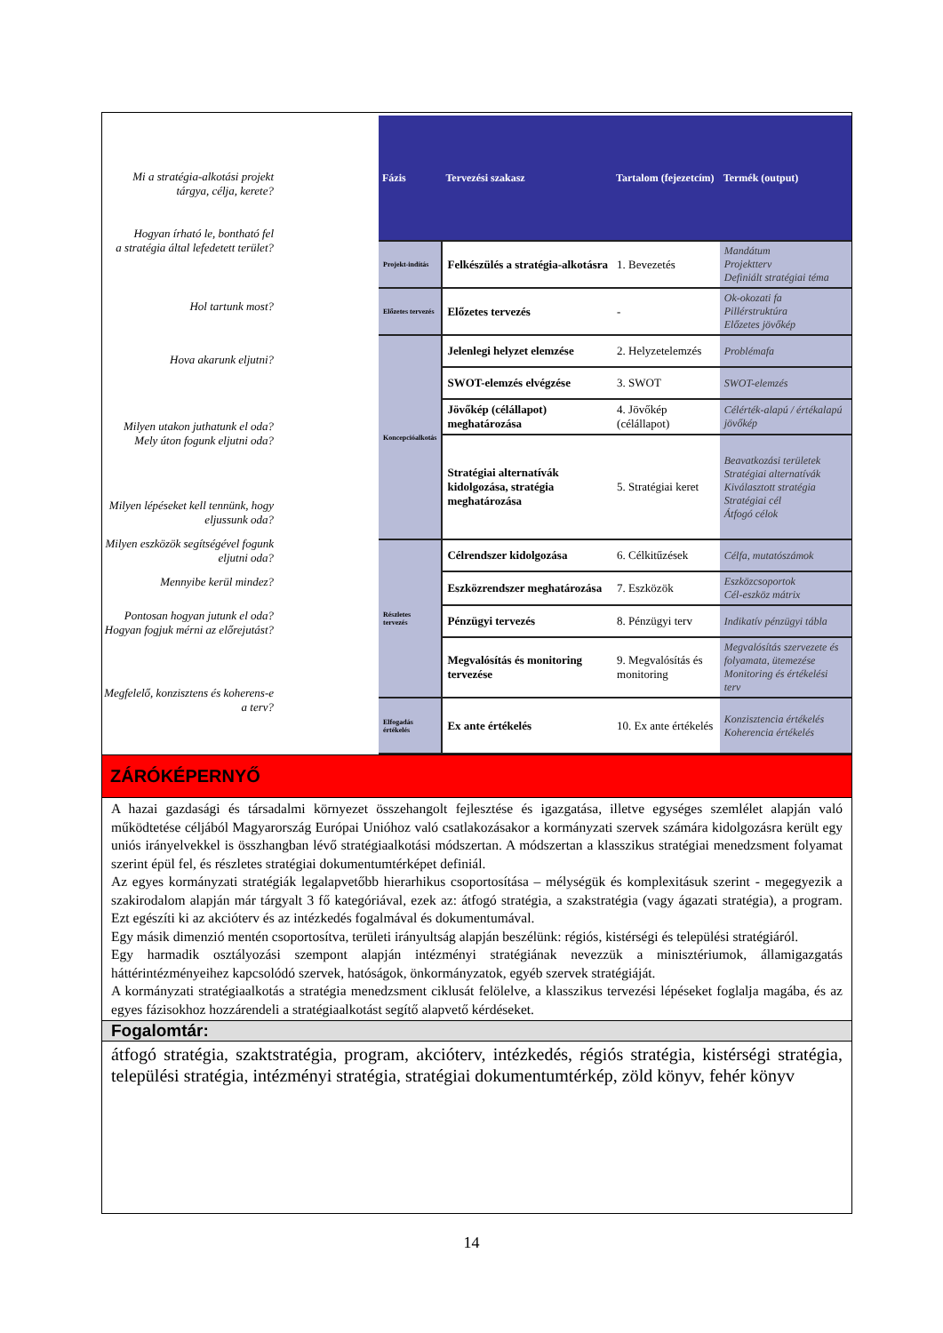Mi a stratégia-alkotási projekt tárgya, célja, kerete?
Hogyan írható le, bontható fel
a stratégia által lefedetett terület?
Hol tartunk most?
Hova akarunk eljutni?
Milyen utakon juthatunk el oda?
Mely úton fogunk eljutni oda?
Milyen lépéseket kell tennünk, hogy eljussunk oda?
Milyen eszközök segítségével fogunk eljutni oda?
Mennyibe kerül mindez?
Pontosan hogyan jutunk el oda?
Hogyan fogjuk mérni az előrejutást?
Megfelelő, konzisztens és koherens-e a terv?
| Fázis | Tervezési szakasz | Tartalom (fejezetcím) | Termék (output) |
| --- | --- | --- | --- |
| Projekt-indítás | Felkészülés a stratégia-alkotásra | 1. Bevezetés | Mandátum Projektterv Definiált stratégiai téma |
| Előzetes tervezés | Előzetes tervezés | - | Ok-okozati fa Pillérstruktúra Előzetes jövőkép |
| Koncepcióalkotás | Jelenlegi helyzet elemzése | 2. Helyzetelemzés | Problémafa |
| | SWOT-elemzés elvégzése | 3. SWOT | SWOT-elemzés |
| | Jövőkép (célállapot) meghatározása | 4. Jövőkép (célállapot) | Célérték-alapú / értékalapú jövőkép |
| | Stratégiai alternatívák kidolgozása, stratégia meghatározása | 5. Stratégiai keret | Beavatkozási területek Stratégiai alternatívák Kiválasztott stratégia Stratégiai cél Átfogó célok |
| Részletes tervezés | Célrendszer kidolgozása | 6. Célkitűzések | Célfa, mutatószámok |
| | Eszközrendszer meghatározása | 7. Eszközök | Eszközcsoportok Cél-eszköz mátrix |
| | Pénzügyi tervezés | 8. Pénzügyi terv | Indikatív pénzügyi tábla |
| | Megvalósítás és monitoring tervezése | 9. Megvalósítás és monitoring | Megvalósítás szervezete és folyamata, ütemezése Monitoring és értékelési terv |
| Elfogadás értékelés | Ex ante értékelés | 10. Ex ante értékelés | Konzisztencia értékelés Koherencia értékelés |
ZÁRÓKÉPERNYŐ
A hazai gazdasági és társadalmi környezet összehangolt fejlesztése és igazgatása, illetve egységes szemlélet alapján való működtetése céljából Magyarország Európai Unióhoz való csatlakozásakor a kormányzati szervek számára kidolgozásra került egy uniós irányelvekkel is összhangban lévő stratégiaalkotási módszertan. A módszertan a klasszikus stratégiai menedzsment folyamat szerint épül fel, és részletes stratégiai dokumentumtérképet definiál.
Az egyes kormányzati stratégiák legalapvetőbb hierarhikus csoportosítása – mélységük és komplexitásuk szerint - megegyezik a szakirodalom alapján már tárgyalt 3 fő kategóriával, ezek az: átfogó stratégia, a szakstratégia (vagy ágazati stratégia), a program. Ezt egészíti ki az akcióterv és az intézkedés fogalmával és dokumentumával.
Egy másik dimenzió mentén csoportosítva, területi irányultság alapján beszélünk: régiós, kistérségi és települési stratégiáról.
Egy harmadik osztályozási szempont alapján intézményi stratégiának nevezzük a minisztériumok, államigazgatás háttérintézményeihez kapcsolódó szervek, hatóságok, önkormányzatok, egyéb szervek stratégiáját.
A kormányzati stratégiaalkotás a stratégia menedzsment ciklusát felölelve, a klasszikus tervezési lépéseket foglalja magába, és az egyes fázisokhoz hozzárendeli a stratégiaalkotást segítő alapvető kérdéseket.
Fogalomtár:
átfogó stratégia, szaktstratégia, program, akcióterv, intézkedés, régiós stratégia, kistérségi stratégia, települési stratégia, intézményi stratégia, stratégiai dokumentumtérkép, zöld könyv, fehér könyv
14